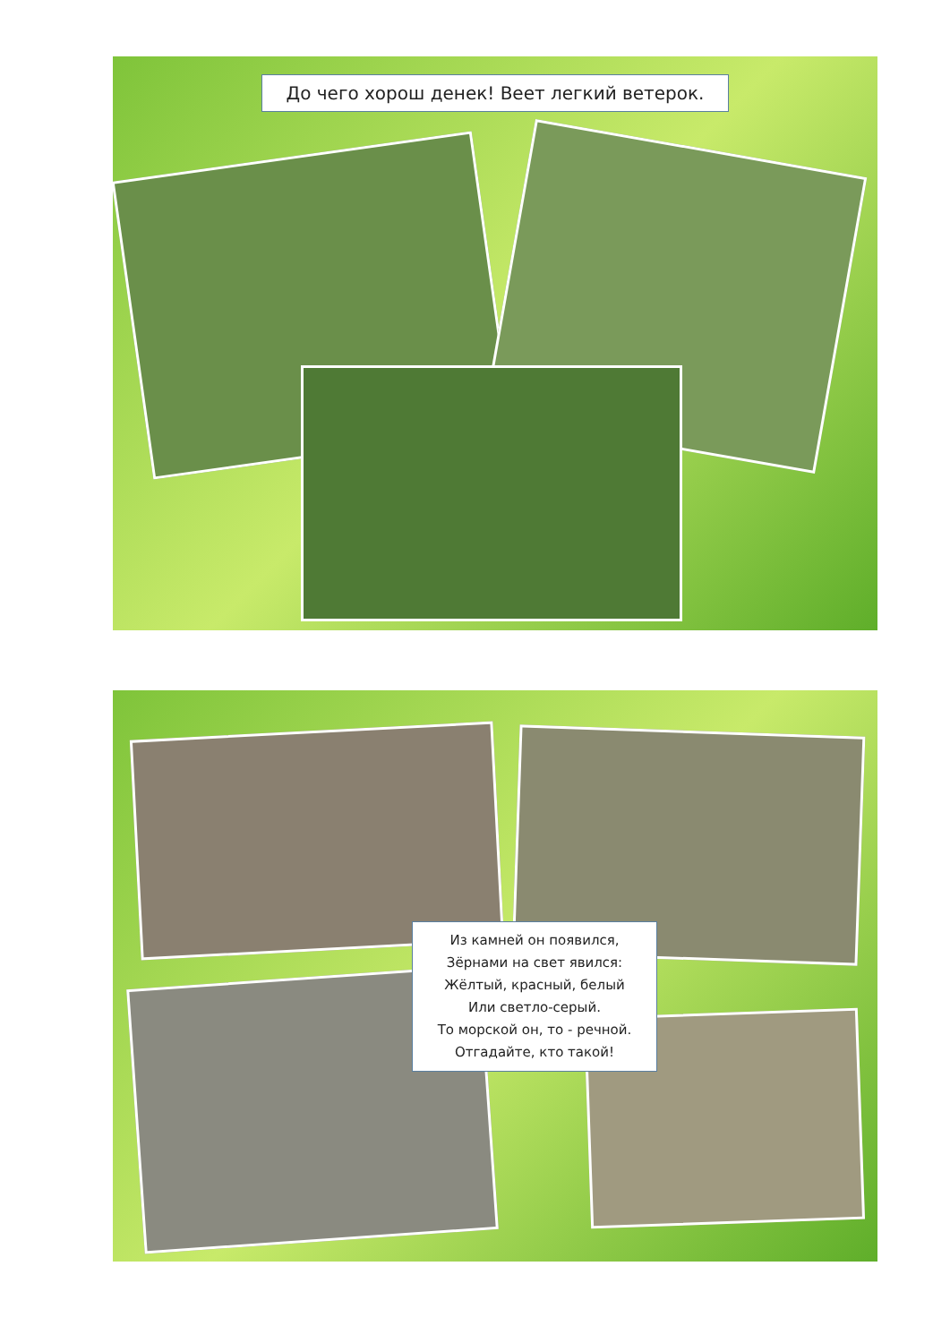До чего хорош денек! Веет легкий ветерок.
Из камней он появился,
Зёрнами на свет явился:
Жёлтый, красный, белый
Или светло-серый.
То морской он, то - речной.
Отгадайте, кто такой!